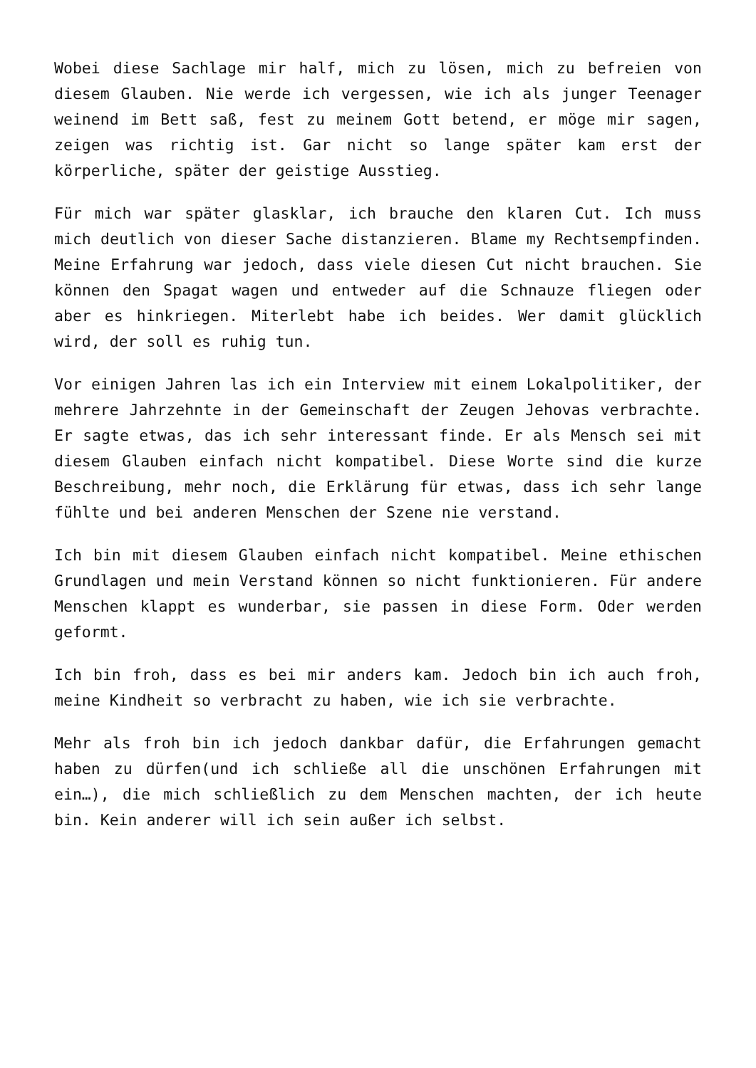Wobei diese Sachlage mir half, mich zu lösen, mich zu befreien von diesem Glauben. Nie werde ich vergessen, wie ich als junger Teenager weinend im Bett saß, fest zu meinem Gott betend, er möge mir sagen, zeigen was richtig ist. Gar nicht so lange später kam erst der körperliche, später der geistige Ausstieg.
Für mich war später glasklar, ich brauche den klaren Cut. Ich muss mich deutlich von dieser Sache distanzieren. Blame my Rechtsempfinden. Meine Erfahrung war jedoch, dass viele diesen Cut nicht brauchen. Sie können den Spagat wagen und entweder auf die Schnauze fliegen oder aber es hinkriegen. Miterlebt habe ich beides. Wer damit glücklich wird, der soll es ruhig tun.
Vor einigen Jahren las ich ein Interview mit einem Lokalpolitiker, der mehrere Jahrzehnte in der Gemeinschaft der Zeugen Jehovas verbrachte. Er sagte etwas, das ich sehr interessant finde. Er als Mensch sei mit diesem Glauben einfach nicht kompatibel. Diese Worte sind die kurze Beschreibung, mehr noch, die Erklärung für etwas, dass ich sehr lange fühlte und bei anderen Menschen der Szene nie verstand.
Ich bin mit diesem Glauben einfach nicht kompatibel. Meine ethischen Grundlagen und mein Verstand können so nicht funktionieren. Für andere Menschen klappt es wunderbar, sie passen in diese Form. Oder werden geformt.
Ich bin froh, dass es bei mir anders kam. Jedoch bin ich auch froh, meine Kindheit so verbracht zu haben, wie ich sie verbrachte.
Mehr als froh bin ich jedoch dankbar dafür, die Erfahrungen gemacht haben zu dürfen(und ich schließe all die unschönen Erfahrungen mit ein…), die mich schließlich zu dem Menschen machten, der ich heute bin. Kein anderer will ich sein außer ich selbst.